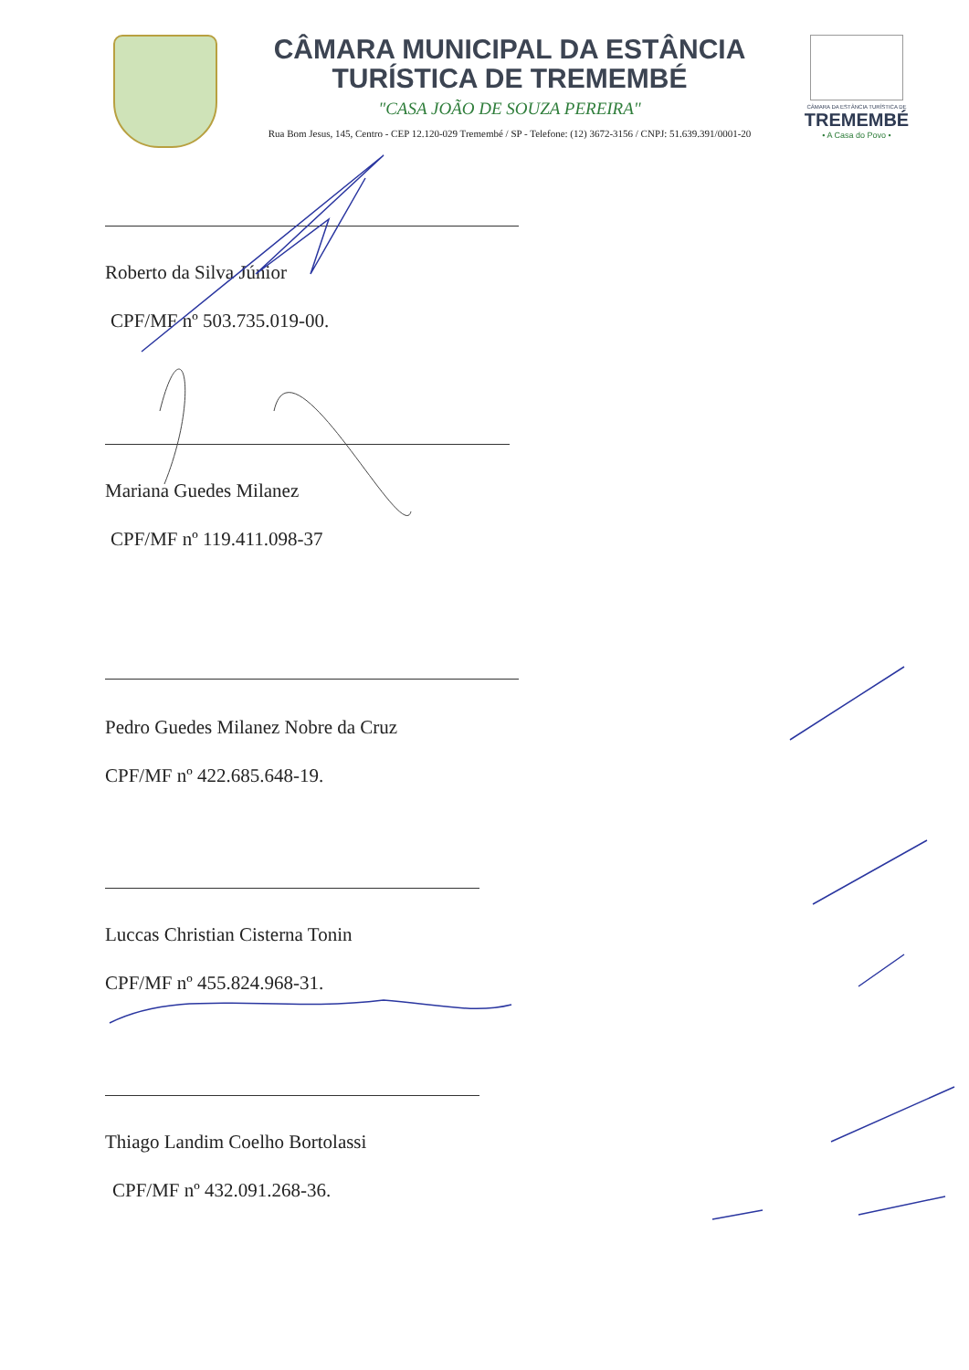CÂMARA MUNICIPAL DA ESTÂNCIA
TURÍSTICA DE TREMEMBÉ
"CASA JOÃO DE SOUZA PEREIRA"
Rua Bom Jesus, 145, Centro - CEP 12.120-029 Tremembé / SP - Telefone: (12) 3672-3156 / CNPJ: 51.639.391/0001-20
CÂMARA DA ESTÂNCIA TURÍSTICA DE
TREMEMBÉ
• A Casa do Povo •
Roberto da Silva Júnior
CPF/MF nº 503.735.019-00.
Mariana Guedes Milanez
CPF/MF nº 119.411.098-37
Pedro Guedes Milanez Nobre da Cruz
CPF/MF nº 422.685.648-19.
Luccas Christian Cisterna Tonin
CPF/MF nº 455.824.968-31.
Thiago Landim Coelho Bortolassi
CPF/MF nº 432.091.268-36.